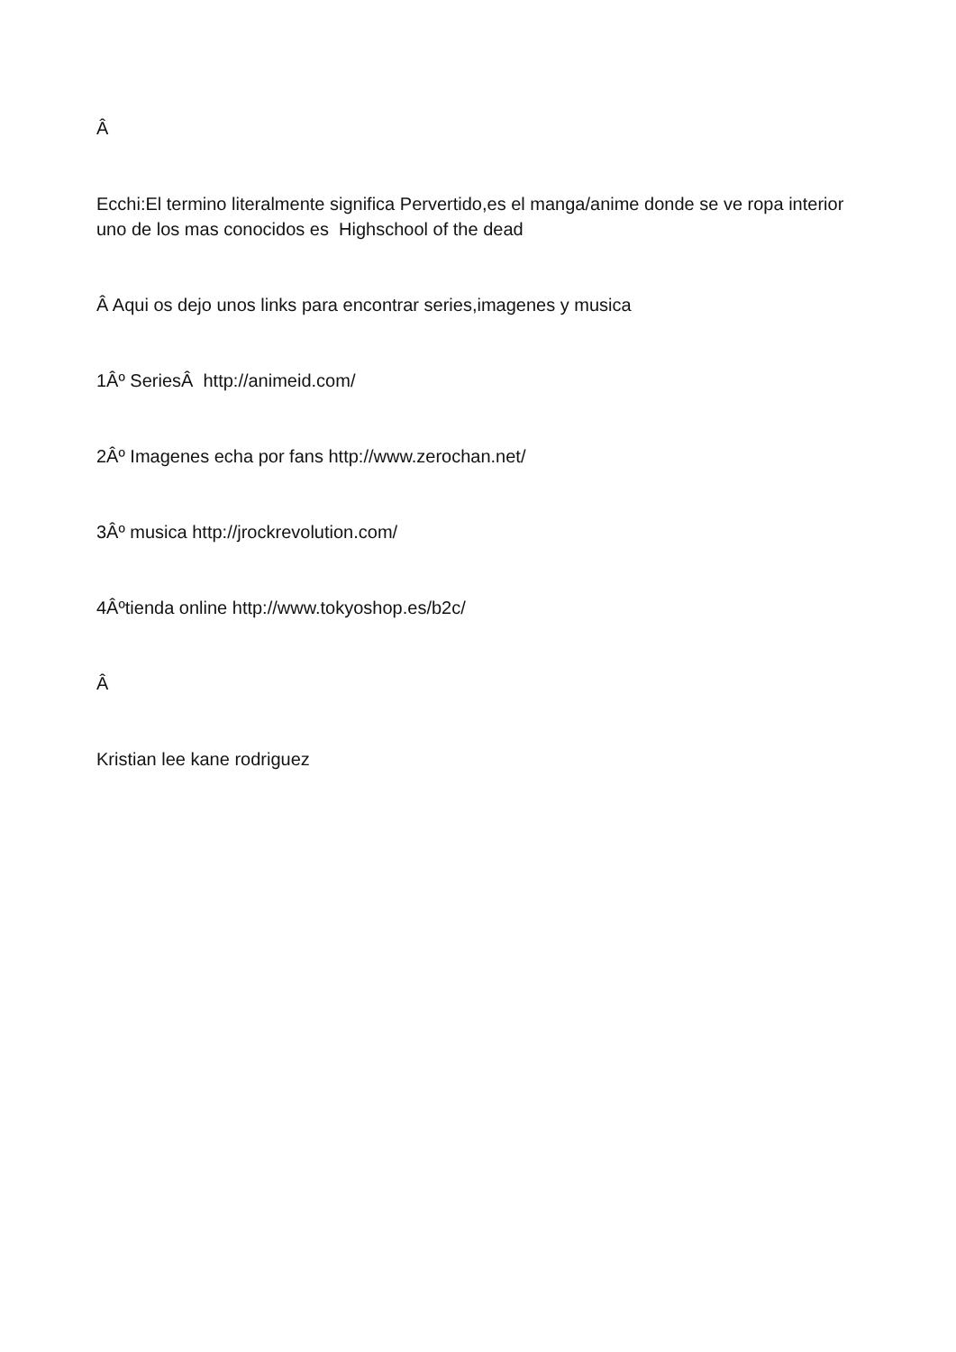Â
Ecchi:El termino literalmente significa Pervertido,es el manga/anime donde se ve ropa interior uno de los mas conocidos es Highschool of the dead
Â Aqui os dejo unos links para encontrar series,imagenes y musica
1Âº SeriesÂ http://animeid.com/
2Âº Imagenes echa por fans http://www.zerochan.net/
3Âº musica http://jrockrevolution.com/
4Âºtienda online http://www.tokyoshop.es/b2c/
Â
Kristian lee kane rodriguez